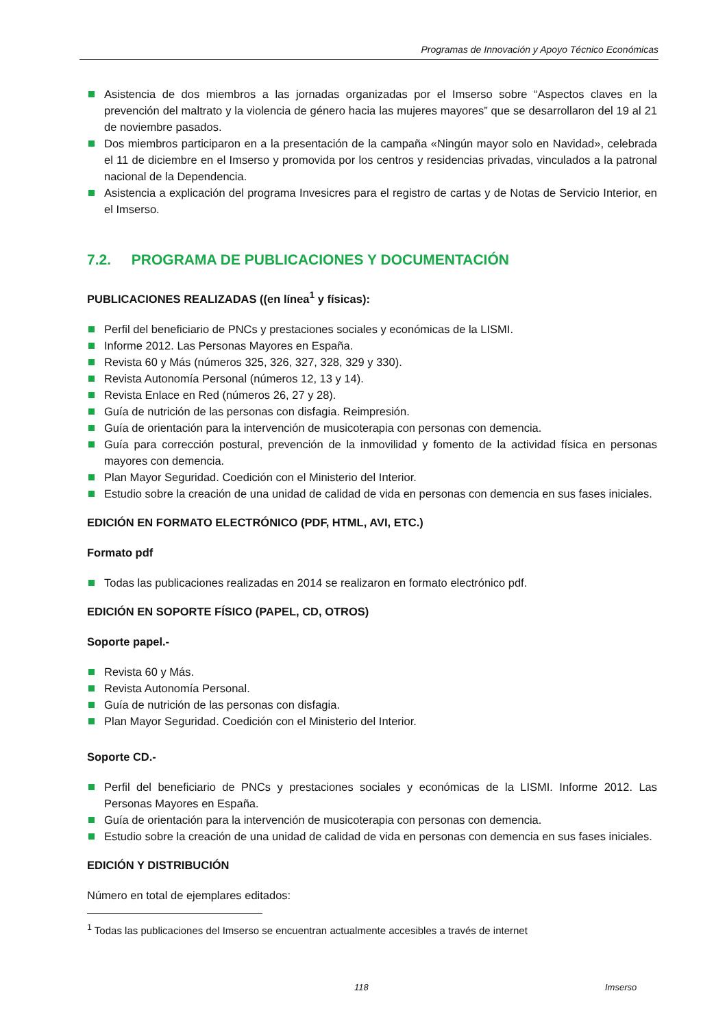Programas de Innovación y Apoyo Técnico Económicas
Asistencia de dos miembros a las jornadas organizadas por el Imserso sobre “Aspectos claves en la prevención del maltrato y la violencia de género hacia las mujeres mayores” que se desarrollaron del 19 al 21 de noviembre pasados.
Dos miembros participaron en a la presentación de la campaña «Ningún mayor solo en Navidad», celebrada el 11 de diciembre en el Imserso y promovida por los centros y residencias privadas, vinculados a la patronal nacional de la Dependencia.
Asistencia a explicación del programa Invesicres para el registro de cartas y de Notas de Servicio Interior, en el Imserso.
7.2. PROGRAMA DE PUBLICACIONES Y DOCUMENTACIÓN
PUBLICACIONES REALIZADAS ((en línea<sup>1</sup> y físicas):
Perfil del beneficiario de PNCs y prestaciones sociales y económicas de la LISMI.
Informe 2012. Las Personas Mayores en España.
Revista 60 y Más (números 325, 326, 327, 328, 329 y 330).
Revista Autonomía Personal (números 12, 13 y 14).
Revista Enlace en Red (números 26, 27 y 28).
Guía de nutrición de las personas con disfagia. Reimpresión.
Guía de orientación para la intervención de musicoterapia con personas con demencia.
Guía para corrección postural, prevención de la inmovilidad y fomento de la actividad física en personas mayores con demencia.
Plan Mayor Seguridad. Coedición con el Ministerio del Interior.
Estudio sobre la creación de una unidad de calidad de vida en personas con demencia en sus fases iniciales.
EDICIÓN EN FORMATO ELECTRÓNICO (PDF, HTML, AVI, ETC.)
Formato pdf
Todas las publicaciones realizadas en 2014 se realizaron en formato electrónico pdf.
EDICIÓN EN SOPORTE FÍSICO (PAPEL, CD, OTROS)
Soporte papel.-
Revista 60 y Más.
Revista Autonomía Personal.
Guía de nutrición de las personas con disfagia.
Plan Mayor Seguridad. Coedición con el Ministerio del Interior.
Soporte CD.-
Perfil del beneficiario de PNCs y prestaciones sociales y económicas de la LISMI. Informe 2012. Las Personas Mayores en España.
Guía de orientación para la intervención de musicoterapia con personas con demencia.
Estudio sobre la creación de una unidad de calidad de vida en personas con demencia en sus fases iniciales.
EDICIÓN Y DISTRIBUCIÓN
Número en total de ejemplares editados:
<sup>1</sup> Todas las publicaciones del Imserso se encuentran actualmente accesibles a través de internet
118 Imserso